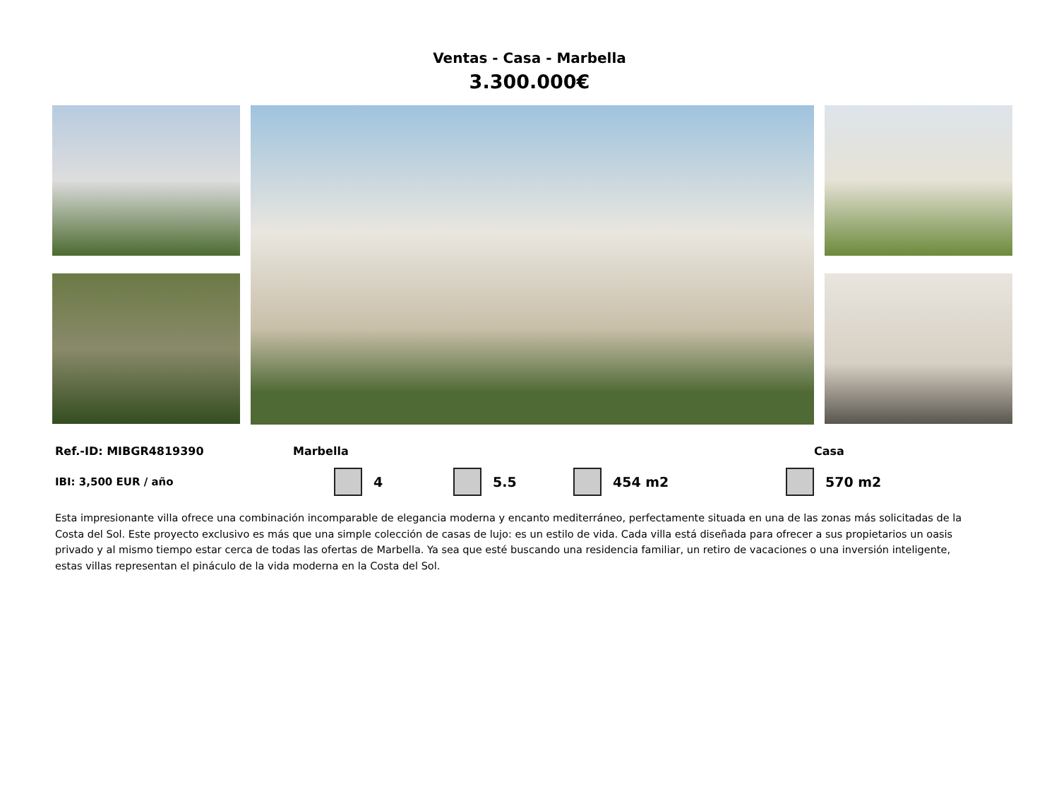Ventas - Casa - Marbella
3.300.000€
Ref.-ID: MIBGR4819390 Marbella Casa
IBI: 3,500 EUR / año 4 5.5 454 m2 570 m2
Esta impresionante villa ofrece una combinación incomparable de elegancia moderna y encanto mediterráneo, perfectamente situada en una de las zonas más solicitadas de la Costa del Sol. Este proyecto exclusivo es más que una simple colección de casas de lujo: es un estilo de vida. Cada villa está diseñada para ofrecer a sus propietarios un oasis privado y al mismo tiempo estar cerca de todas las ofertas de Marbella. Ya sea que esté buscando una residencia familiar, un retiro de vacaciones o una inversión inteligente, estas villas representan el pináculo de la vida moderna en la Costa del Sol.